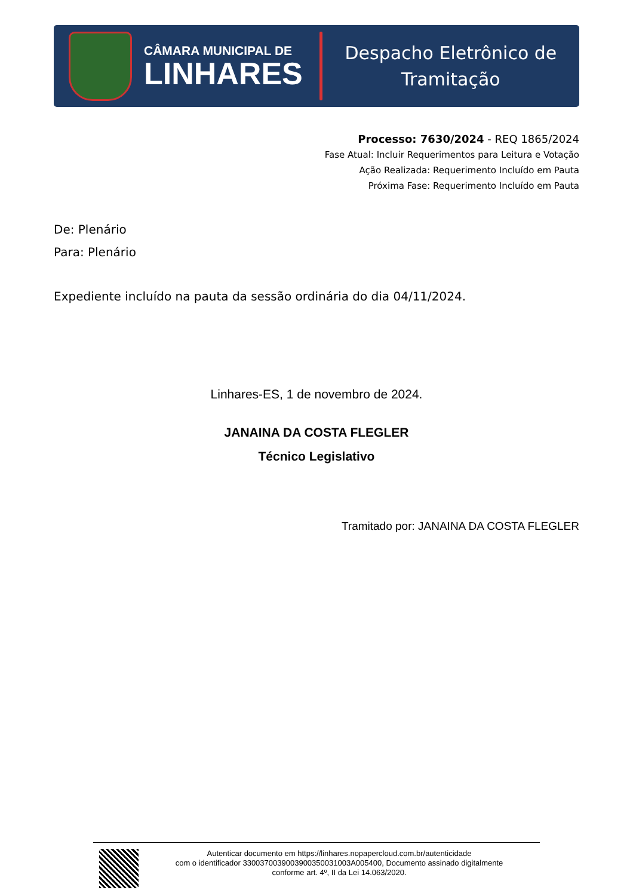CÂMARA MUNICIPAL DE
LINHARES
Despacho Eletrônico de
Tramitação
Processo: 7630/2024 - REQ 1865/2024
Fase Atual: Incluir Requerimentos para Leitura e Votação
Ação Realizada: Requerimento Incluído em Pauta
Próxima Fase: Requerimento Incluído em Pauta
De: Plenário
Para: Plenário
Expediente incluído na pauta da sessão ordinária do dia 04/11/2024.
Linhares-ES, 1 de novembro de 2024.
JANAINA DA COSTA FLEGLER
Técnico Legislativo
Tramitado por: JANAINA DA COSTA FLEGLER
Autenticar documento em https://linhares.nopapercloud.com.br/autenticidade
com o identificador 3300370039003900350031003A005400, Documento assinado digitalmente
conforme art. 4º, II da Lei 14.063/2020.